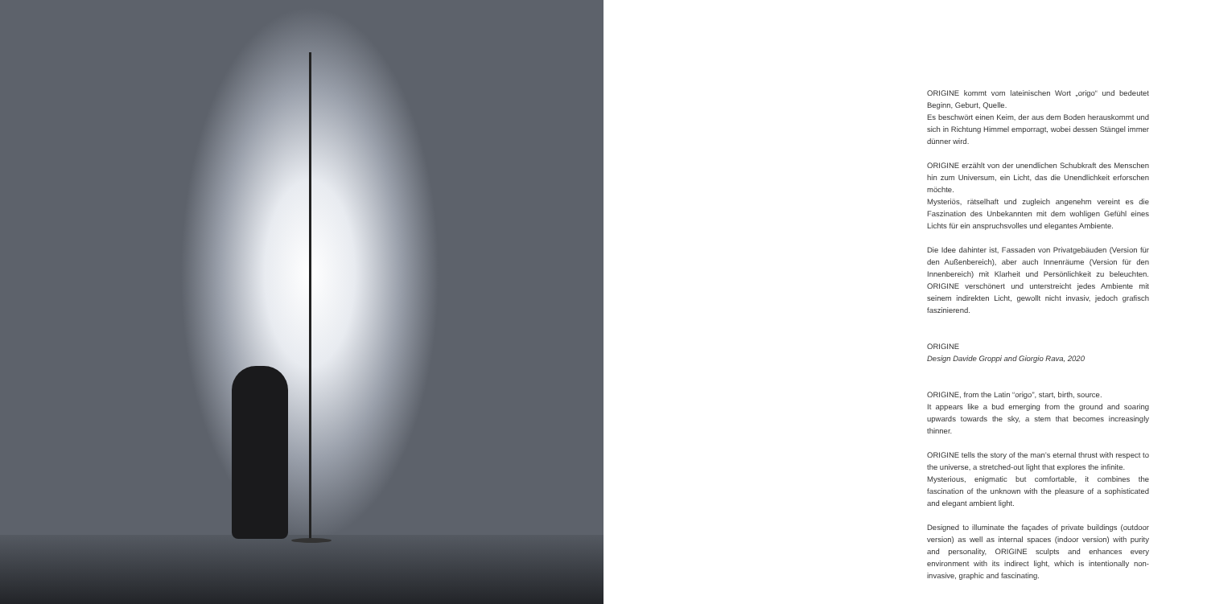ORIGINE kommt vom lateinischen Wort „origo“ und bedeutet Beginn, Geburt, Quelle.
Es beschwört einen Keim, der aus dem Boden herauskommt und sich in Richtung Himmel emporragt, wobei dessen Stängel immer dünner wird.
ORIGINE erzählt von der unendlichen Schubkraft des Menschen hin zum Universum, ein Licht, das die Unendlichkeit erforschen möchte.
Mysteriös, rätselhaft und zugleich angenehm vereint es die Faszination des Unbekannten mit dem wohligen Gefühl eines Lichts für ein anspruchsvolles und elegantes Ambiente.
Die Idee dahinter ist, Fassaden von Privatgebäuden (Version für den Außenbereich), aber auch Innenräume (Version für den Innenbereich) mit Klarheit und Persönlichkeit zu beleuchten. ORIGINE verschönert und unterstreicht jedes Ambiente mit seinem indirekten Licht, gewollt nicht invasiv, jedoch grafisch faszinierend.
ORIGINE
Design Davide Groppi and Giorgio Rava, 2020
ORIGINE, from the Latin “origo”, start, birth, source.
It appears like a bud emerging from the ground and soaring upwards towards the sky, a stem that becomes increasingly thinner.
ORIGINE tells the story of the man’s eternal thrust with respect to the universe, a stretched-out light that explores the infinite.
Mysterious, enigmatic but comfortable, it combines the fascination of the unknown with the pleasure of a sophisticated and elegant ambient light.
Designed to illuminate the façades of private buildings (outdoor version) as well as internal spaces (indoor version) with purity and personality, ORIGINE sculpts and enhances every environment with its indirect light, which is intentionally non-invasive, graphic and fascinating.